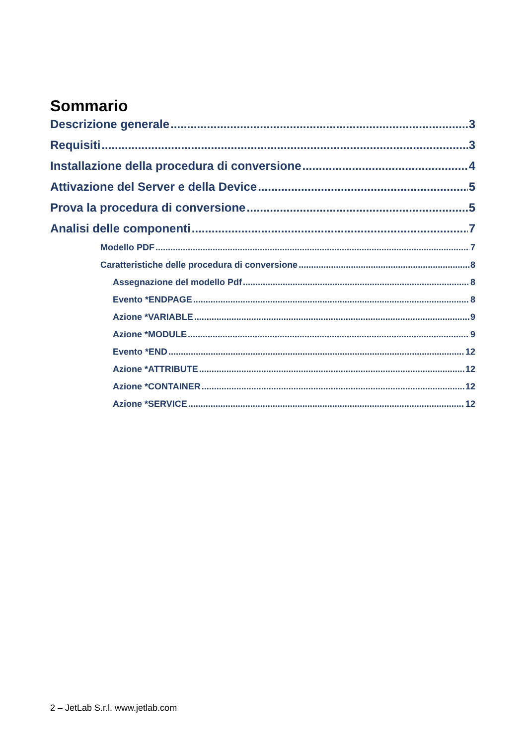Sommario
Descrizione generale 3
Requisiti 3
Installazione della procedura di conversione 4
Attivazione del Server e della Device 5
Prova la procedura di conversione 5
Analisi delle componenti 7
Modello PDF 7
Caratteristiche delle procedura di conversione 8
Assegnazione del modello Pdf 8
Evento *ENDPAGE 8
Azione *VARIABLE 9
Azione *MODULE 9
Evento *END 12
Azione *ATTRIBUTE 12
Azione *CONTAINER 12
Azione *SERVICE 12
2 – JetLab S.r.l. www.jetlab.com